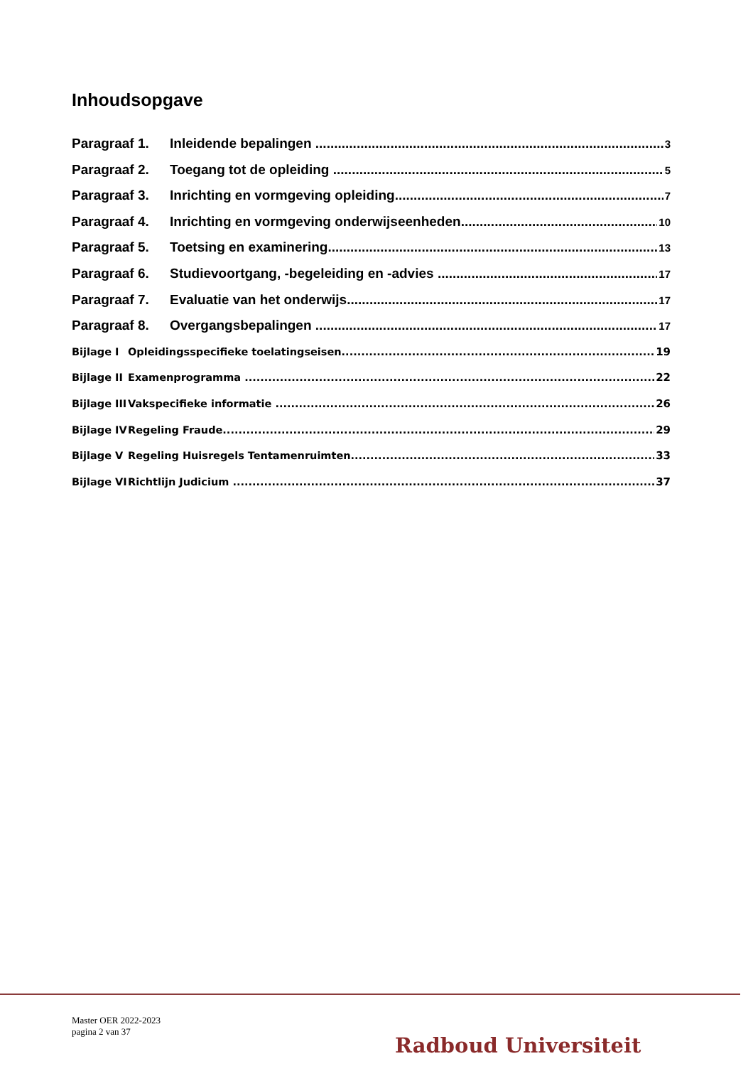Inhoudsopgave
Paragraaf 1. Inleidende bepalingen 3
Paragraaf 2. Toegang tot de opleiding 5
Paragraaf 3. Inrichting en vormgeving opleiding 7
Paragraaf 4. Inrichting en vormgeving onderwijseenheden 10
Paragraaf 5. Toetsing en examinering 13
Paragraaf 6. Studievoortgang, -begeleiding en -advies 17
Paragraaf 7. Evaluatie van het onderwijs 17
Paragraaf 8. Overgangsbepalingen 17
Bijlage I Opleidingsspecifieke toelatingseisen 19
Bijlage II Examenprogramma 22
Bijlage III Vakspecifieke informatie 26
Bijlage IV Regeling Fraude 29
Bijlage V Regeling Huisregels Tentamenruimten 33
Bijlage VI Richtlijn Judicium 37
Master OER 2022-2023
pagina 2 van 37
Radboud Universiteit